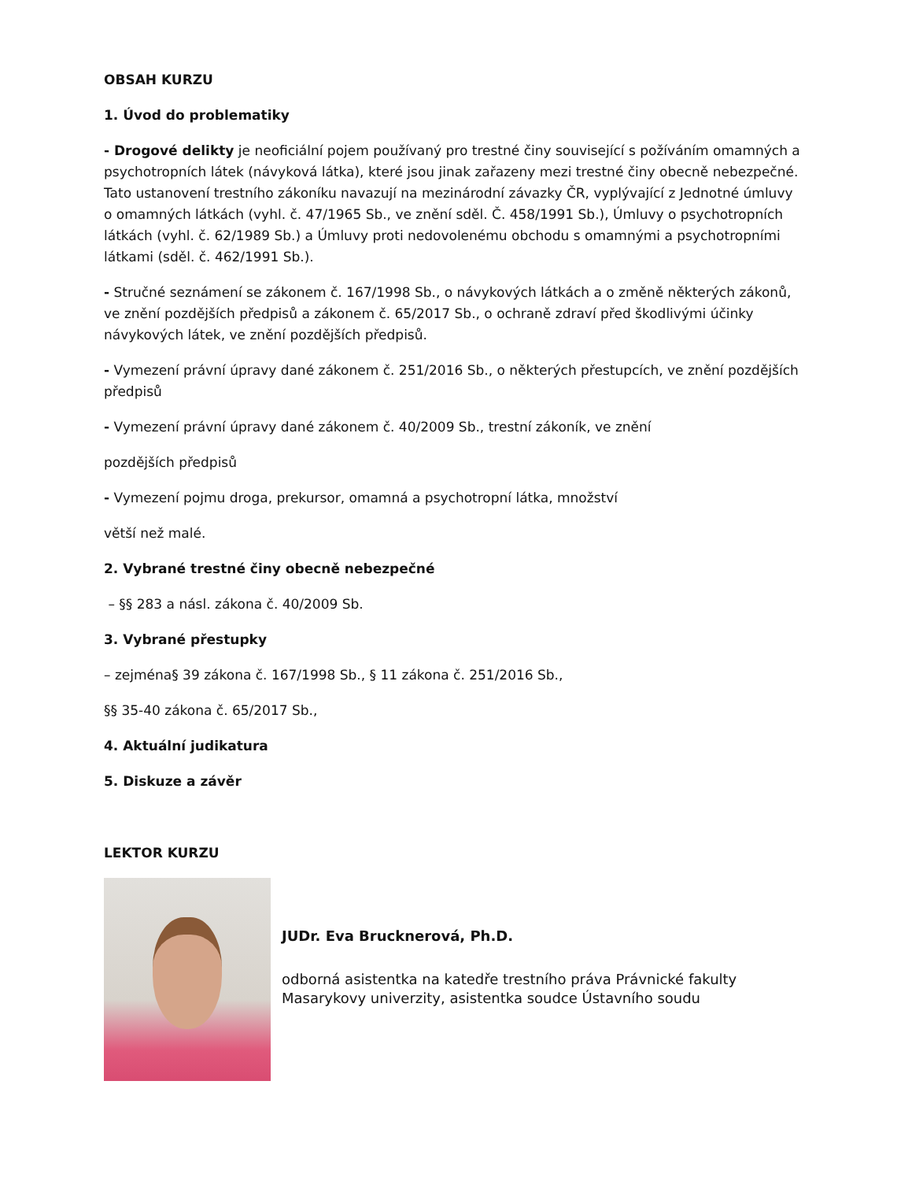OBSAH KURZU
1. Úvod do problematiky
- Drogové delikty je neoficiální pojem používaný pro trestné činy související s požíváním omamných a psychotropních látek (návyková látka), které jsou jinak zařazeny mezi trestné činy obecně nebezpečné. Tato ustanovení trestního zákoníku navazují na mezinárodní závazky ČR, vyplývající z Jednotné úmluvy o omamných látkách (vyhl. č. 47/1965 Sb., ve znění sděl. Č. 458/1991 Sb.), Úmluvy o psychotropních látkách (vyhl. č. 62/1989 Sb.) a Úmluvy proti nedovolenému obchodu s omamnými a psychotropními látkami (sděl. č. 462/1991 Sb.).
- Stručné seznámení se zákonem č. 167/1998 Sb., o návykových látkách a o změně některých zákonů, ve znění pozdějších předpisů a zákonem č. 65/2017 Sb., o ochraně zdraví před škodlivými účinky návykových látek, ve znění pozdějších předpisů.
- Vymezení právní úpravy dané zákonem č. 251/2016 Sb., o některých přestupcích, ve znění pozdějších předpisů
- Vymezení právní úpravy dané zákonem č. 40/2009 Sb., trestní zákoník, ve znění
pozdějších předpisů
- Vymezení pojmu droga, prekursor, omamná a psychotropní látka, množství
větší než malé.
2. Vybrané trestné činy obecně nebezpečné
– §§ 283 a násl. zákona č. 40/2009 Sb.
3. Vybrané přestupky
– zejména§ 39 zákona č. 167/1998 Sb., § 11 zákona č. 251/2016 Sb.,
§§ 35-40 zákona č. 65/2017 Sb.,
4. Aktuální judikatura
5. Diskuze a závěr
LEKTOR KURZU
JUDr. Eva Brucknerová, Ph.D.
odborná asistentka na katedře trestního práva Právnické fakulty Masarykovy univerzity, asistentka soudce Ústavního soudu